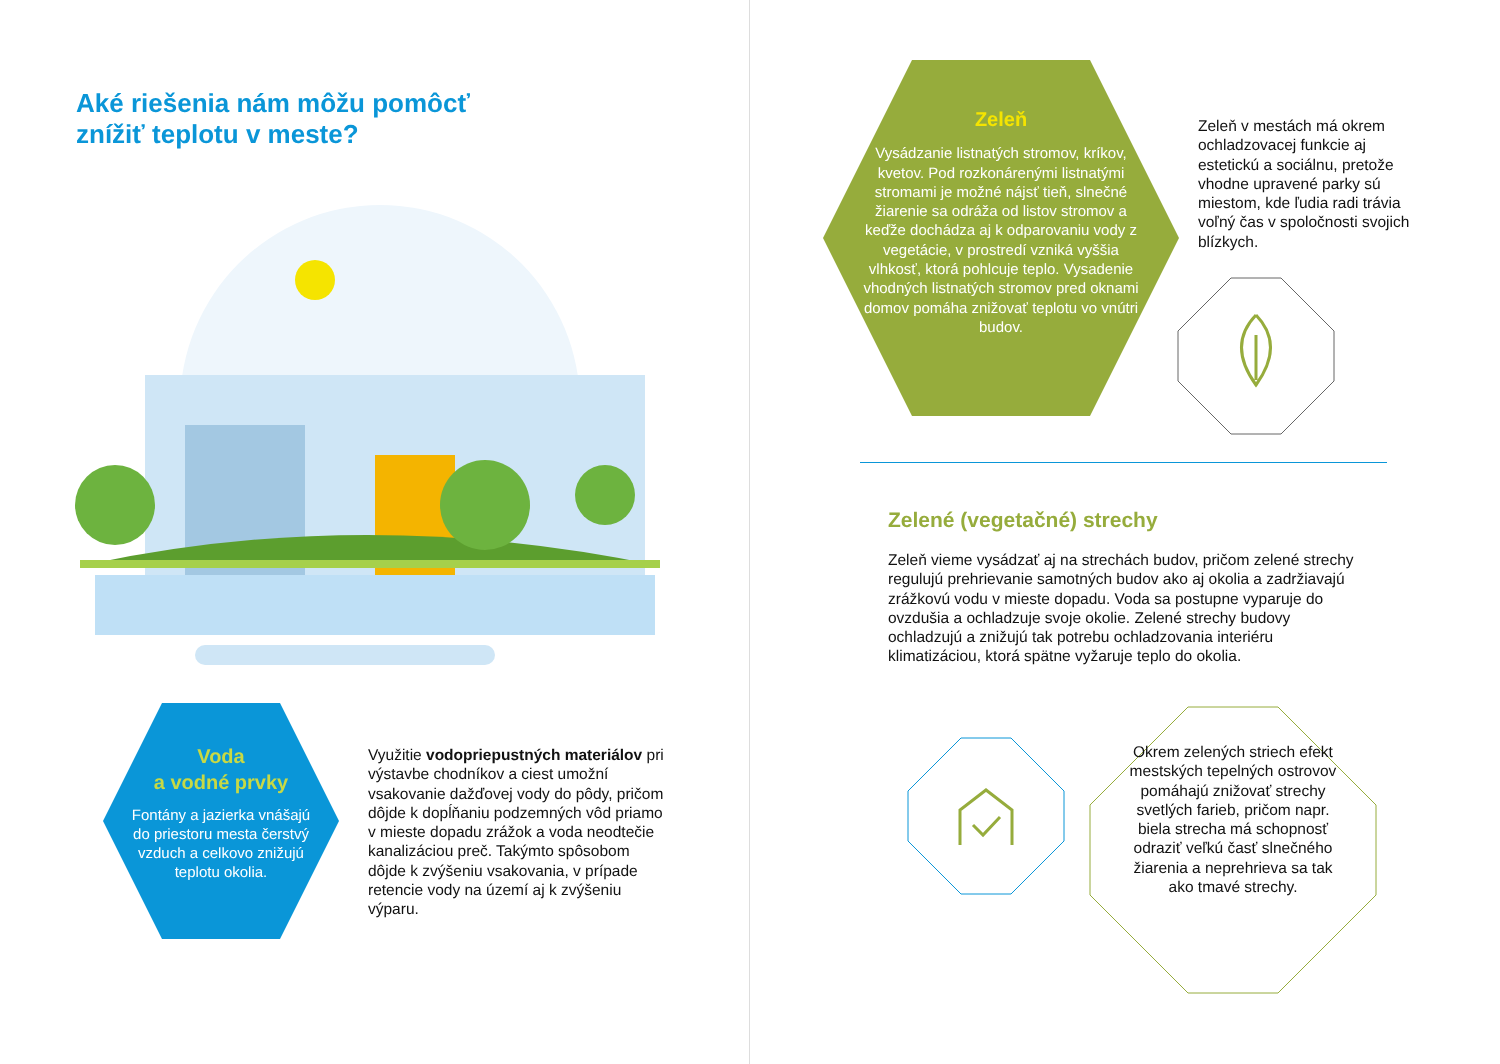Aké riešenia nám môžu pomôcť
znížiť teplotu v meste?
Voda
a vodné prvky
Fontány a jazierka vnášajú do priestoru mesta čerstvý vzduch a celkovo znižujú teplotu okolia.
Využitie vodopriepustných materiálov pri výstavbe chodníkov a ciest umožní vsakovanie dažďovej vody do pôdy, pričom dôjde k dopĺňaniu podzemných vôd priamo v mieste dopadu zrážok a voda neodtečie kanalizáciou preč. Takýmto spôsobom dôjde k zvýšeniu vsakovania, v prípade retencie vody na území aj k zvýšeniu výparu.
Zeleň
Vysádzanie listnatých stromov, kríkov, kvetov. Pod rozkonárenými listnatými stromami je možné nájsť tieň, slnečné žiarenie sa odráža od listov stromov a keďže dochádza aj k odparovaniu vody z vegetácie, v prostredí vzniká vyššia vlhkosť, ktorá pohlcuje teplo. Vysadenie vhodných listnatých stromov pred oknami domov pomáha znižovať teplotu vo vnútri budov.
Zeleň v mestách má okrem ochladzovacej funkcie aj estetickú a sociálnu, pretože vhodne upravené parky sú miestom, kde ľudia radi trávia voľný čas v spoločnosti svojich blízkych.
Zelené (vegetačné) strechy
Zeleň vieme vysádzať aj na strechách budov, pričom zelené strechy regulujú prehrievanie samotných budov ako aj okolia a zadržiavajú zrážkovú vodu v mieste dopadu. Voda sa postupne vyparuje do ovzdušia a ochladzuje svoje okolie. Zelené strechy budovy ochladzujú a znižujú tak potrebu ochladzovania interiéru klimatizáciou, ktorá spätne vyžaruje teplo do okolia.
Okrem zelených striech efekt mestských tepelných ostrovov pomáhajú znižovať strechy svetlých farieb, pričom napr. biela strecha má schopnosť odraziť veľkú časť slnečného žiarenia a neprehrieva sa tak ako tmavé strechy.